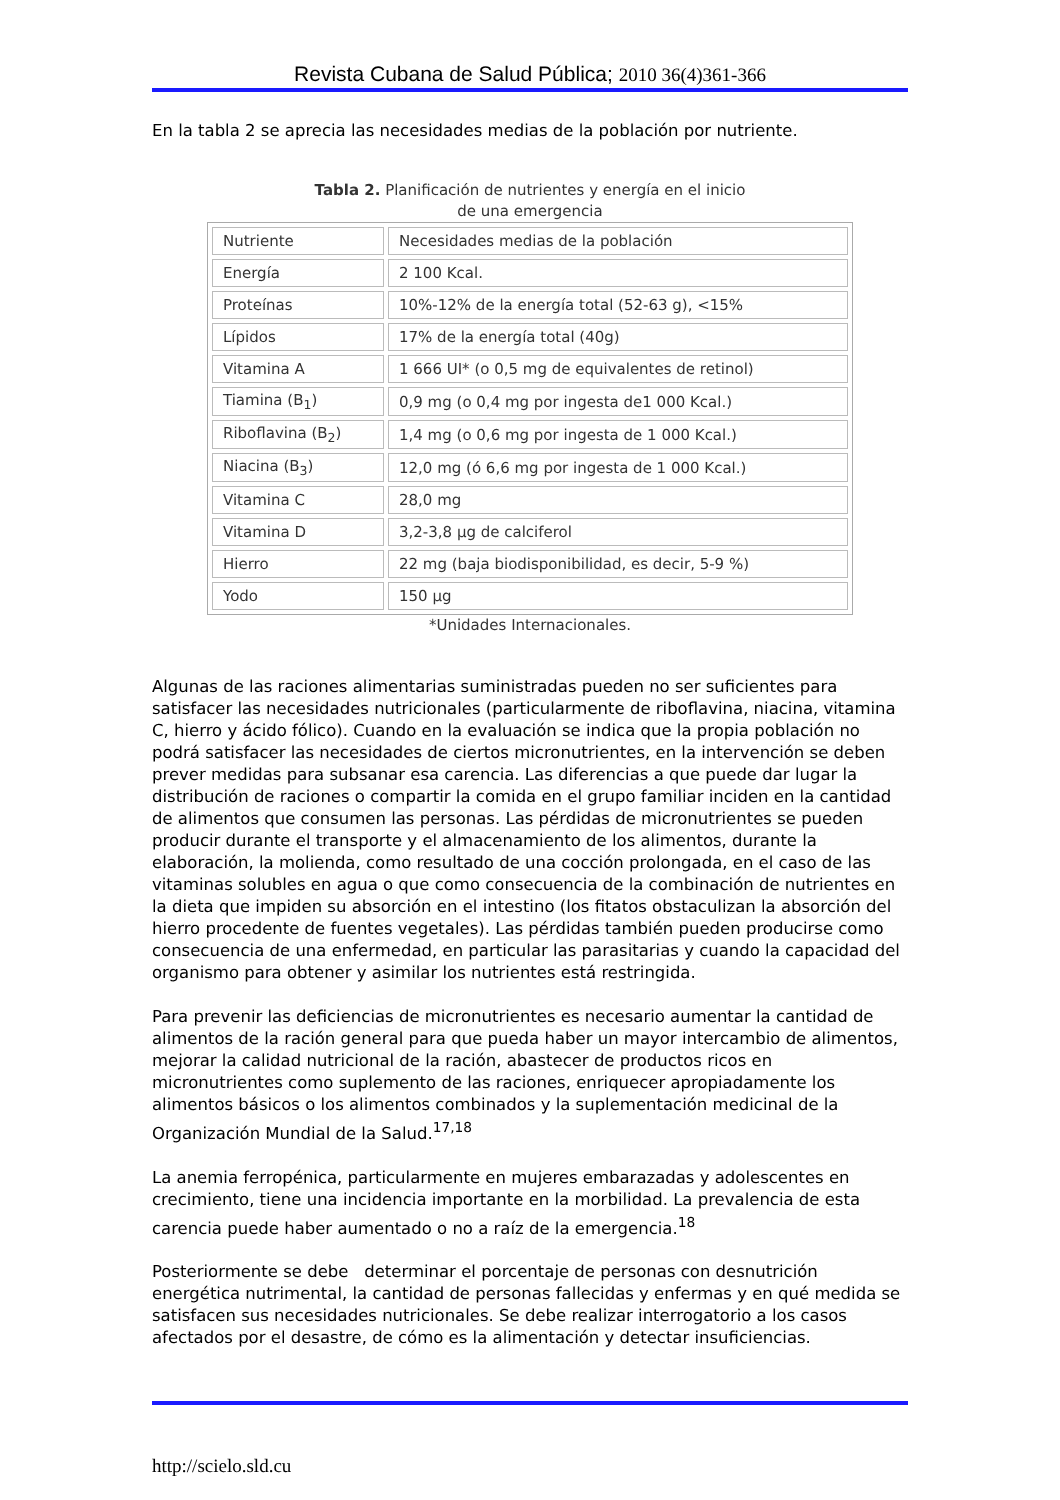Revista Cubana de Salud Pública; 2010 36(4)361-366
En la tabla 2 se aprecia las necesidades medias de la población por nutriente.
Tabla 2. Planificación de nutrientes y energía en el inicio
de una emergencia
| Nutriente | Necesidades medias de la población |
| Energía | 2 100 Kcal. |
| Proteínas | 10%-12% de la energía total (52-63 g), <15% |
| Lípidos | 17% de la energía total (40g) |
| Vitamina A | 1 666 UI* (o 0,5 mg de equivalentes de retinol) |
| Tiamina (B<sub>1</sub>) | 0,9 mg (o 0,4 mg por ingesta de1 000 Kcal.) |
| Riboflavina (B<sub>2</sub>) | 1,4 mg (o 0,6 mg por ingesta de 1 000 Kcal.) |
| Niacina (B<sub>3</sub>) | 12,0 mg (ó 6,6 mg por ingesta de 1 000 Kcal.) |
| Vitamina C | 28,0 mg |
| Vitamina D | 3,2-3,8 µg de calciferol |
| Hierro | 22 mg (baja biodisponibilidad, es decir, 5-9 %) |
| Yodo | 150 µg |
*Unidades Internacionales.
Algunas de las raciones alimentarias suministradas pueden no ser suficientes para satisfacer las necesidades nutricionales (particularmente de riboflavina, niacina, vitamina C, hierro y ácido fólico). Cuando en la evaluación se indica que la propia población no podrá satisfacer las necesidades de ciertos micronutrientes, en la intervención se deben prever medidas para subsanar esa carencia. Las diferencias a que puede dar lugar la distribución de raciones o compartir la comida en el grupo familiar inciden en la cantidad de alimentos que consumen las personas. Las pérdidas de micronutrientes se pueden producir durante el transporte y el almacenamiento de los alimentos, durante la elaboración, la molienda, como resultado de una cocción prolongada, en el caso de las vitaminas solubles en agua o que como consecuencia de la combinación de nutrientes en la dieta que impiden su absorción en el intestino (los fitatos obstaculizan la absorción del hierro procedente de fuentes vegetales). Las pérdidas también pueden producirse como consecuencia de una enfermedad, en particular las parasitarias y cuando la capacidad del organismo para obtener y asimilar los nutrientes está restringida.
Para prevenir las deficiencias de micronutrientes es necesario aumentar la cantidad de alimentos de la ración general para que pueda haber un mayor intercambio de alimentos, mejorar la calidad nutricional de la ración, abastecer de productos ricos en micronutrientes como suplemento de las raciones, enriquecer apropiadamente los alimentos básicos o los alimentos combinados y la suplementación medicinal de la Organización Mundial de la Salud.<sup>17,18</sup>
La anemia ferropénica, particularmente en mujeres embarazadas y adolescentes en crecimiento, tiene una incidencia importante en la morbilidad. La prevalencia de esta carencia puede haber aumentado o no a raíz de la emergencia.<sup>18</sup>
Posteriormente se debe determinar el porcentaje de personas con desnutrición energética nutrimental, la cantidad de personas fallecidas y enfermas y en qué medida se satisfacen sus necesidades nutricionales. Se debe realizar interrogatorio a los casos afectados por el desastre, de cómo es la alimentación y detectar insuficiencias.
http://scielo.sld.cu